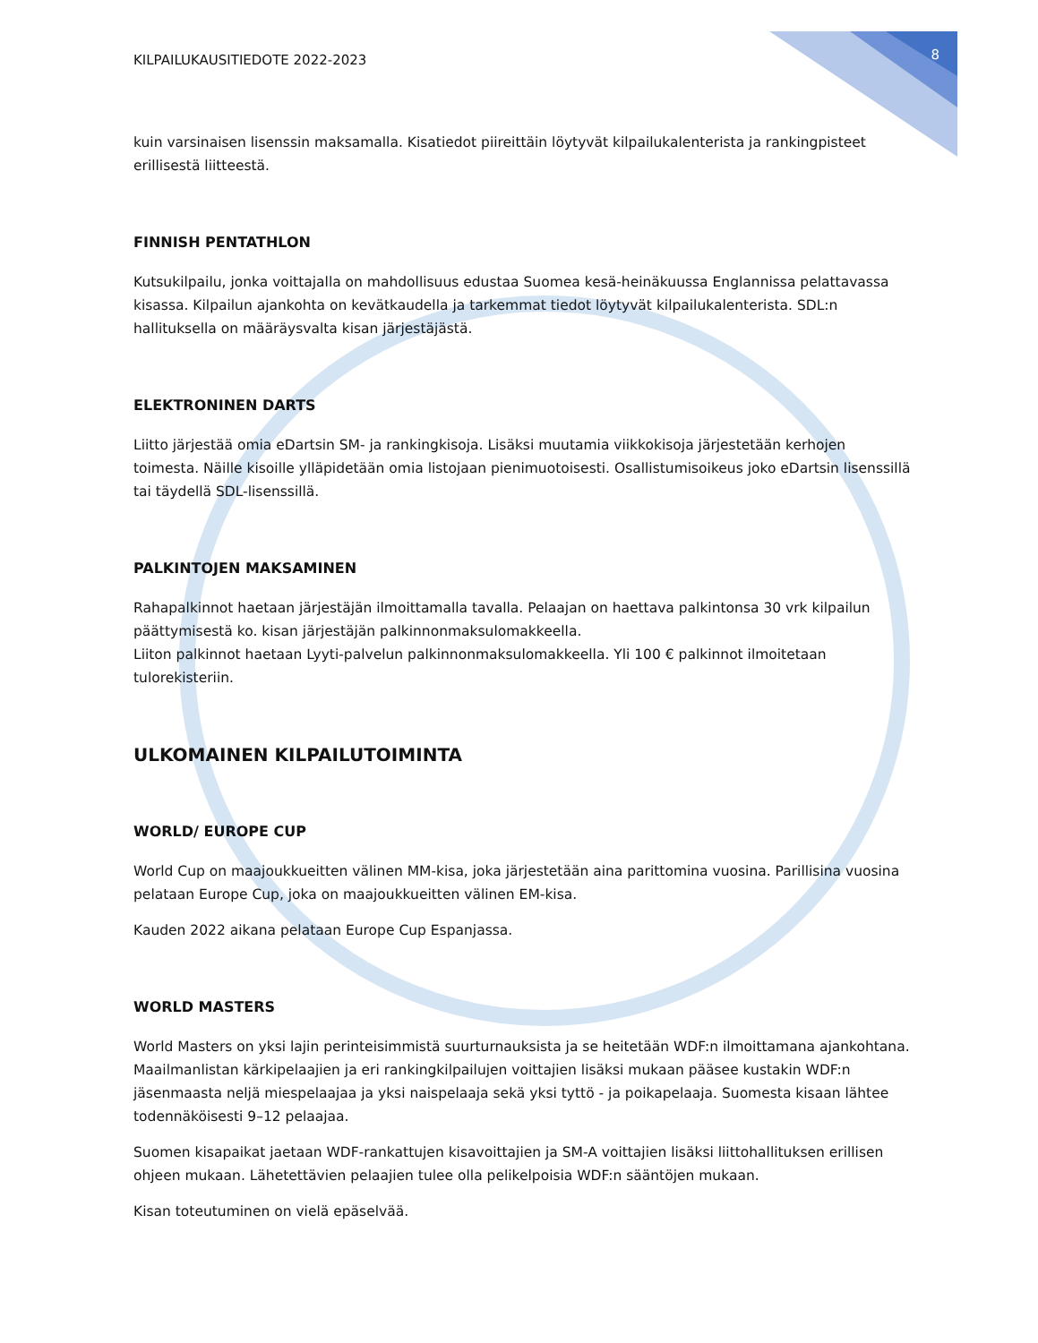KILPAILUKAUSITIEDOTE 2022-2023 8
kuin varsinaisen lisenssin maksamalla. Kisatiedot piireittäin löytyvät kilpailukalenterista ja rankingpisteet erillisestä liitteestä.
FINNISH PENTATHLON
Kutsukilpailu, jonka voittajalla on mahdollisuus edustaa Suomea kesä-heinäkuussa Englannissa pelattavassa kisassa. Kilpailun ajankohta on kevätkaudella ja tarkemmat tiedot löytyvät kilpailukalenterista. SDL:n hallituksella on määräysvalta kisan järjestäjästä.
ELEKTRONINEN DARTS
Liitto järjestää omia eDartsin SM- ja rankingkisoja. Lisäksi muutamia viikkokisoja järjestetään kerhojen toimesta. Näille kisoille ylläpidetään omia listojaan pienimuotoisesti. Osallistumisoikeus joko eDartsin lisenssillä tai täydellä SDL-lisenssillä.
PALKINTOJEN MAKSAMINEN
Rahapalkinnot haetaan järjestäjän ilmoittamalla tavalla. Pelaajan on haettava palkintonsa 30 vrk kilpailun päättymisestä ko. kisan järjestäjän palkinnonmaksulomakkeella.
Liiton palkinnot haetaan Lyyti-palvelun palkinnonmaksulomakkeella. Yli 100 € palkinnot ilmoitetaan tulorekisteriin.
ULKOMAINEN KILPAILUTOIMINTA
WORLD/ EUROPE CUP
World Cup on maajoukkueitten välinen MM-kisa, joka järjestetään aina parittomina vuosina. Parillisina vuosina pelataan Europe Cup, joka on maajoukkueitten välinen EM-kisa.
Kauden 2022 aikana pelataan Europe Cup Espanjassa.
WORLD MASTERS
World Masters on yksi lajin perinteisimmistä suurturnauksista ja se heitetään WDF:n ilmoittamana ajankohtana. Maailmanlistan kärkipelaajien ja eri rankingkilpailujen voittajien lisäksi mukaan pääsee kustakin WDF:n jäsenmaasta neljä miespelaajaa ja yksi naispelaaja sekä yksi tyttö - ja poikapelaaja. Suomesta kisaan lähtee todennäköisesti 9–12 pelaajaa.
Suomen kisapaikat jaetaan WDF-rankattujen kisavoittajien ja SM-A voittajien lisäksi liittohallituksen erillisen ohjeen mukaan. Lähetettävien pelaajien tulee olla pelikelpoisia WDF:n sääntöjen mukaan.
Kisan toteutuminen on vielä epäselvää.